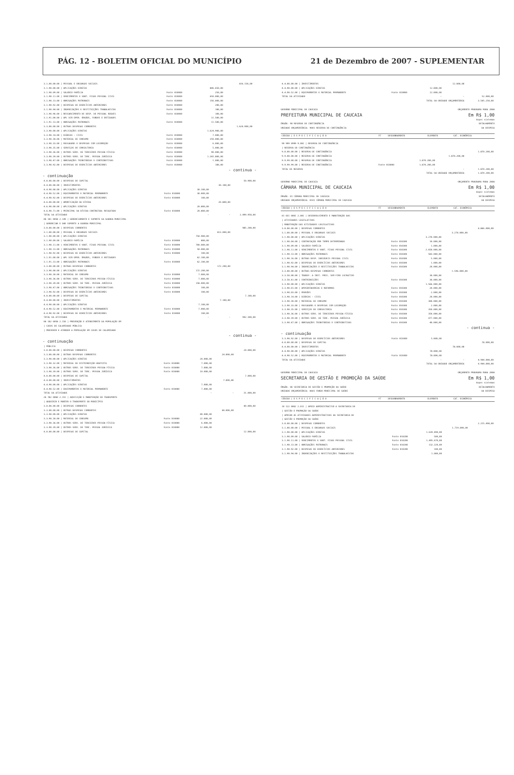PÁG. 12 - BOLETIM OFICIAL DO MUNICÍPIO 21 de Dezembro de 2007 - SUPLEMENTAR
| 3.1.00.00.00 / PESSOAL E ENCARGOS SOCIAIS | | | 816.150,00 | |
| 3.1.90.00.00 / APLICAÇÕES DIRETAS | | 806.650,00 | | |
| 3.1.90.09.00 / SALÁRIO FAMÍLIA | Fonte 010000 | 250,00 | | |
| 3.1.90.11.00 / VENCIMENTOS E VANT. FIXAS PESSOAL CIVIL | Fonte 010000 | 650.000,00 | | |
| 3.1.90.13.00 / OBRIGAÇÕES PATRONAIS | Fonte 010000 | 156.000,00 | | |
| 3.1.90.92.00 / DESPESAS DE EXERCÍCIOS ANTERIORES | Fonte 010000 | 200,00 | | |
| 3.1.90.94.00 / INDENIZAÇÕES E RESTITUIÇÕES TRABALHISTAS | Fonte 010000 | 100,00 | | |
| 3.1.90.96.00 / RESSARCIMENTO DE DESP. DE PESSOAL REQUIS | Fonte 010000 | 100,00 | | |
| 3.1.91.00.00 / APL DIR OPER. ÓRGÃOS, FUNDOS E ENTIDADES | | 11.500,00 | | |
| 3.1.91.13.00 / OBRIGAÇÕES PATRONAIS | Fonte 010000 | 11.500,00 | | |
| 3.3.00.00.00 / OUTRAS DESPESAS CORRENTES | | | 1.624.900,00 | |
| 3.3.90.00.00 / APLICAÇÕES DIRETAS | | 1.624.900,00 | | |
| 3.3.90.14.00 / DIÁRIAS - CIVIL | Fonte 010000 | 7.000,00 | | |
| 3.3.90.30.00 / MATERIAL DE CONSUMO | Fonte 010000 | 250.000,00 | | |
| 3.3.90.33.00 / PASSAGENS E DESPESAS COM LOCOMOÇÃO | Fonte 010000 | 6.000,00 | | |
| 3.3.90.35.00 / SERVIÇOS DE CONSULTORIA | Fonte 010000 | 5.000,00 | | |
| 3.3.90.36.00 / OUTROS SERV. DE TERCEIROS PESSOA FÍSICA | Fonte 010000 | 90.000,00 | | |
| 3.3.90.39.00 / OUTROS SERV. DE TERC. PESSOA JURÍDICA | Fonte 010000 | 1.265.800,00 | | |
| 3.3.90.47.00 / OBRIGAÇÕES TRIBUTÁRIAS E CONTRIBUTIVAS | Fonte 010000 | 1.000,00 | | |
| 3.3.90.92.00 / DESPESAS DE EXERCÍCIOS ANTERIORES | Fonte 010000 | 100,00 | | |
- continua -
- continuação
| 4.0.00.00.00 / DESPESAS DE CAPITAL | | | | 50.900,00 |
| 4.4.00.00.00 / INVESTIMENTOS | | | 30.100,00 | |
| 4.4.90.00.00 / APLICAÇÕES DIRETAS | | 30.100,00 | | |
| 4.4.90.52.00 / EQUIPAMENTOS E MATERIAL PERMANENTE | Fonte 010000 | 30.000,00 | | |
| 4.4.90.92.00 / DESPESAS DE EXERCÍCIOS ANTERIORES | Fonte 010000 | 100,00 | | |
| 4.6.00.00.00 / AMORTIZAÇÃO DA DÍVIDA | | | 20.800,00 | |
| 4.6.90.00.00 / APLICAÇÕES DIRETAS | | 20.800,00 | | |
| 4.6.90.71.00 / PRINCIPAL DA DÍVIDA CONTRATUAL RESGATADO | Fonte 010000 | 20.800,00 | | |
| TOTAL DA ATIVIDADE | | - | - | 2.499.950,00 |
| 06 181 0058 2.149 / GERENCIAMENTO E SUPORTE DA GUARDA MUNICIPAL / GERENCIAR E DAR SUPORTE A GUARDA MUNICIPAL | | | | |
| 3.0.00.00.00 / DESPESAS CORRENTES | | | | 985.200,00 |
| 3.1.00.00.00 / PESSOAL E ENCARGOS SOCIAIS | | | 813.000,00 | |
| 3.1.90.00.00 / APLICAÇÕES DIRETAS | | 750.900,00 | | |
| 3.1.90.09.00 / SALÁRIO FAMÍLIA | Fonte 010000 | 800,00 | | |
| 3.1.90.11.00 / VENCIMENTOS E VANT. FIXAS PESSOAL CIVIL | Fonte 010000 | 700.000,00 | | |
| 3.1.90.13.00 / OBRIGAÇÕES PATRONAIS | Fonte 010000 | 50.000,00 | | |
| 3.1.90.92.00 / DESPESAS DE EXERCÍCIOS ANTERIORES | Fonte 010000 | 100,00 | | |
| 3.1.91.00.00 / APL DIR OPER. ÓRGÃOS, FUNDOS E ENTIDADES | | 62.100,00 | | |
| 3.1.91.13.00 / OBRIGAÇÕES PATRONAIS | Fonte 010000 | 62.100,00 | | |
| 3.3.00.00.00 / OUTRAS DESPESAS CORRENTES | | | 172.200,00 | |
| 3.3.90.00.00 / APLICAÇÕES DIRETAS | | 172.200,00 | | |
| 3.3.90.30.00 / MATERIAL DE CONSUMO | Fonte 010000 | 7.000,00 | | |
| 3.3.90.36.00 / OUTROS SERV. DE TERCEIROS PESSOA FÍSICA | Fonte 010000 | 7.000,00 | | |
| 3.3.90.39.00 / OUTROS SERV. DE TERC. PESSOA JURÍDICA | Fonte 010000 | 158.000,00 | | |
| 3.3.90.47.00 / OBRIGAÇÕES TRIBUTÁRIAS E CONTRIBUTIVAS | Fonte 010000 | 100,00 | | |
| 3.3.90.92.00 / DESPESAS DE EXERCÍCIOS ANTERIORES | Fonte 010000 | 100,00 | | |
| 4.0.00.00.00 / DESPESAS DE CAPITAL | | | | 7.100,00 |
| 4.4.00.00.00 / INVESTIMENTOS | | | 7.100,00 | |
| 4.4.90.00.00 / APLICAÇÕES DIRETAS | | 7.100,00 | | |
| 4.4.90.52.00 / EQUIPAMENTOS E MATERIAL PERMANENTE | Fonte 010000 | 7.000,00 | | |
| 4.4.90.92.00 / DESPESAS DE EXERCÍCIOS ANTERIORES | Fonte 010000 | 100,00 | | |
| TOTAL DA ATIVIDADE | | - | - | 992.300,00 |
| 06 182 0058 2.150 / PREVENÇÃO E ATENDIMENTO DA POPULAÇÃO EM / CASOS DE CALAMIDADE PÚBLICA / PREVENIR E ATENDER A POPULAÇÃO EM CASOS DE CALAMIDADE | | | | |
- continua -
- continuação
| / PÚBLICA | | | | |
| 3.0.00.00.00 / DESPESAS CORRENTES | | | | 24.000,00 |
| 3.3.00.00.00 / OUTRAS DESPESAS CORRENTES | | | 24.000,00 | |
| 3.3.90.00.00 / APLICAÇÕES DIRETAS | | 24.000,00 | | |
| 3.3.90.32.00 / MATERIAL DE DISTRIBUIÇÃO GRATUITA | Fonte 010000 | 7.000,00 | | |
| 3.3.90.36.00 / OUTROS SERV. DE TERCEIROS PESSOA FÍSICA | Fonte 010000 | 7.000,00 | | |
| 3.3.90.39.00 / OUTROS SERV. DE TERC. PESSOA JURÍDICA | Fonte 010000 | 10.000,00 | | |
| 4.0.00.00.00 / DESPESAS DE CAPITAL | | | | 7.000,00 |
| 4.4.00.00.00 / INVESTIMENTOS | | | 7.000,00 | |
| 4.4.90.00.00 / APLICAÇÕES DIRETAS | | 7.000,00 | | |
| 4.4.90.52.00 / EQUIPAMENTOS E MATERIAL PERMANENTE | Fonte 010000 | 7.000,00 | | |
| TOTAL DA ATIVIDADE | | - | - | 31.000,00 |
| 26 782 0060 2.151 / AQUISIÇÃO E MANUTENÇÃO DO TRANSPORTE / ADQUIRIR E MANTER O TRANSPORTE DO MUNICÍPIO | | | | |
| 3.0.00.00.00 / DESPESAS CORRENTES | | | | 40.000,00 |
| 3.3.00.00.00 / OUTRAS DESPESAS CORRENTES | | | 40.000,00 | |
| 3.3.90.00.00 / APLICAÇÕES DIRETAS | | 40.000,00 | | |
| 3.3.90.30.00 / MATERIAL DE CONSUMO | Fonte 010000 | 22.000,00 | | |
| 3.3.90.36.00 / OUTROS SERV. DE TERCEIROS PESSOA FÍSICA | Fonte 010000 | 6.000,00 | | |
| 3.3.90.39.00 / OUTROS SERV. DE TERC. PESSOA JURÍDICA | Fonte 010000 | 12.000,00 | | |
| 4.0.00.00.00 / DESPESAS DE CAPITAL | | | | 12.000,00 |
| 4.4.00.00.00 / INVESTIMENTOS | | | 12.000,00 | |
| 4.4.90.00.00 / APLICAÇÕES DIRETAS | | 12.000,00 | | |
| 4.4.90.52.00 / EQUIPAMENTOS E MATERIAL PERMANENTE | Fonte 010000 | 12.000,00 | | |
| TOTAL DA ATIVIDADE | | - | - | 52.000,00 |
| TOTAL DA UNIDADE ORÇAMENTÁRIA | | | | 3.545.250,00 |
GOVERNO MUNICIPAL DE CAUCAIA ORÇAMENTO PROGRAMA PARA 2008
PREFEITURA MUNICIPAL DE CAUCAIA Em R$ 1,00
Aspec sistemas
ÓRGÃO: 90 RESERVA DE CONTINGÊNCIA DETALHAMENTO
UNIDADE ORÇAMENTÁRIA: 9001 RESERVA DE CONTINGÊNCIA DA DESPESA
| CÓDIGO / E S P E C I F I C A Ç Ã O | FT | DESDOBRAMENTO | ELEMENTO | CAT. ECONÔMICA |
| 99 999 0999 9.001 / RESERVA DE CONTINGÊNCIA / RESERVA DE CONTINGÊNCIA | | | | |
| 9.0.00.00.00 / RESERVA DE CONTINGÊNCIA | | | | 1.870.200,00 |
| 9.9.00.00.00 / RESERVA DE CONTINGÊNCIA | | | 1.870.200,00 | |
| 9.9.99.00.00 / RESERVA DE CONTINGÊNCIA | | 1.870.200,00 | | |
| 9.9.99.99.00 / RESERVA DE CONTINGÊNCIA | Fonte 010000 | 1.870.200,00 | | |
| TOTAL DE RESERVA | | - | - | 1.870.200,00 |
| TOTAL DA UNIDADE ORÇAMENTÁRIA | | | | 1.870.200,00 |
GOVERNO MUNICIPAL DE CAUCAIA ORÇAMENTO PROGRAMA PARA 2008
CÂMARA MUNICIPAL DE CAUCAIA Em R$ 1,00
Aspec sistemas
ÓRGÃO: 01 CÂMARA MUNICIPAL DE CAUCAIA DETALHAMENTO
UNIDADE ORÇAMENTÁRIA: 0101 CÂMARA MUNICIPAL DE CAUCAIA DA DESPESA
| CÓDIGO / E S P E C I F I C A Ç Ã O | FT | DESDOBRAMENTO | ELEMENTO | CAT. ECONÔMICA |
| 01 031 0001 2.001 / DESENVOLVIMENTO E MANUTENÇÃO DAS / ATIVIDADES LEGISLATIVAS / MANUTENÇÃO DAS ATIVIDADES LEGISLATIVAS | | | | |
| 3.0.00.00.00 / DESPESAS CORRENTES | | | | 4.866.000,00 |
| 3.1.00.00.00 / PESSOAL E ENCARGOS SOCIAIS | | | 3.270.000,00 | |
| 3.1.90.00.00 / APLICAÇÕES DIRETAS | | 3.270.000,00 | | |
| 3.1.90.04.00 / CONTRATAÇÃO POR TEMPO DETERMINADO | Fonte 010300 | 10.000,00 | | |
| 3.1.90.09.00 / SALÁRIO FAMÍLIA | Fonte 010300 | 1.000,00 | | |
| 3.1.90.11.00 / VENCIMENTOS E VANT. FIXAS PESSOAL CIVIL | Fonte 010300 | 2.650.000,00 | | |
| 3.1.90.13.00 / OBRIGAÇÕES PATRONAIS | Fonte 010300 | 583.000,00 | | |
| 3.1.90.16.00 / OUTRAS DESP. VARIÁVEIS PESSOAL CIVIL | Fonte 010300 | 5.000,00 | | |
| 3.1.90.92.00 / DESPESAS DE EXERCÍCIOS ANTERIORES | Fonte 010300 | 1.000,00 | | |
| 3.1.90.94.00 / INDENIZAÇÕES E RESTITUIÇÕES TRABALHISTAS | Fonte 010300 | 20.000,00 | | |
| 3.3.00.00.00 / OUTRAS DESPESAS CORRENTES | | | 1.596.000,00 | |
| 3.3.50.00.00 / TRANSF. A INST. PRIV. SEM FINS LUCRATIVO | | 30.000,00 | | |
| 3.3.50.41.00 / CONTRIBUIÇÕES | Fonte 010300 | 30.000,00 | | |
| 3.3.90.00.00 / APLICAÇÕES DIRETAS | | 1.566.000,00 | | |
| 3.3.90.01.00 / APOSENTADORIAS E REFORMAS | Fonte 010300 | 20.000,00 | | |
| 3.3.90.03.00 / PENSÕES | Fonte 010300 | 2.000,00 | | |
| 3.3.90.14.00 / DIÁRIAS - CIVIL | Fonte 010300 | 20.000,00 | | |
| 3.3.90.30.00 / MATERIAL DE CONSUMO | Fonte 010300 | 300.000,00 | | |
| 3.3.90.33.00 / PASSAGENS E DESPESAS COM LOCOMOÇÃO | Fonte 010300 | 2.000,00 | | |
| 3.3.90.35.00 / SERVIÇOS DE CONSULTORIA | Fonte 010300 | 350.000,00 | | |
| 3.3.90.36.00 / OUTROS SERV. DE TERCEIROS PESSOA FÍSICA | Fonte 010300 | 350.000,00 | | |
| 3.3.90.39.00 / OUTROS SERV. DE TERC. PESSOA JURÍDICA | Fonte 010300 | 477.000,00 | | |
| 3.3.90.47.00 / OBRIGAÇÕES TRIBUTÁRIAS E CONTRIBUTIVAS | Fonte 010300 | 40.000,00 | | |
- continua -
- continuação
| 3.3.90.92.00 / DESPESAS DE EXERCÍCIOS ANTERIORES | Fonte 010300 | 5.000,00 | | |
| 4.0.00.00.00 / DESPESAS DE CAPITAL | | | | 78.000,00 |
| 4.4.00.00.00 / INVESTIMENTOS | | | 78.000,00 | |
| 4.4.90.00.00 / APLICAÇÕES DIRETAS | | 78.000,00 | | |
| 4.4.90.52.00 / EQUIPAMENTOS E MATERIAL PERMANENTE | Fonte 010300 | 78.000,00 | | |
| TOTAL DA ATIVIDADE | | - | - | 4.944.000,00 |
| TOTAL DA UNIDADE ORÇAMENTÁRIA | | | | 4.944.000,00 |
GOVERNO MUNICIPAL DE CAUCAIA ORÇAMENTO PROGRAMA PARA 2008
SECRETARIA DE GESTÃO E PROMOÇÃO DA SAÚDE Em R$ 1,00
Aspec sistemas
ÓRGÃO: 06 SECRETARIA DE GESTÃO E PROMOÇÃO DA SAÚDE DETALHAMENTO
UNIDADE ORÇAMENTÁRIA: 0601 FUNDO MUNICIPAL DE SAÚDE DA DESPESA
| CÓDIGO / E S P E C I F I C A Ç Ã O | FT | DESDOBRAMENTO | ELEMENTO | CAT. ECONÔMICA |
| 10 122 0062 2.011 / APOIO ADMINISTRATIVO A SECRETARIA DE / GESTÃO E PROMOÇÃO DA SAÚDE / APOIAR AS ATIVIDADES ADMINISTRATIVAS DA SECRETARIA DE / GESTÃO E PROMOÇÃO DA SAÚDE | | | | |
| 3.0.00.00.00 / DESPESAS CORRENTES | | | | 2.215.490,00 |
| 3.1.00.00.00 / PESSOAL E ENCARGOS SOCIAIS | | | 1.719.490,00 | |
| 3.1.90.00.00 / APLICAÇÕES DIRETAS | | 1.639.490,00 | | |
| 3.1.90.09.00 / SALÁRIO FAMÍLIA | Fonte 010200 | 500,00 | | |
| 3.1.90.11.00 / VENCIMENTOS E VANT. FIXAS PESSOAL CIVIL | Fonte 010200 | 1.495.670,00 | | |
| 3.1.90.13.00 / OBRIGAÇÕES PATRONAIS | Fonte 010200 | 132.220,00 | | |
| 3.1.90.92.00 / DESPESAS DE EXERCÍCIOS ANTERIORES | Fonte 010200 | 100,00 | | |
| 3.1.90.94.00 / INDENIZAÇÕES E RESTITUIÇÕES TRABALHISTAS | | 1.000,00 | | |